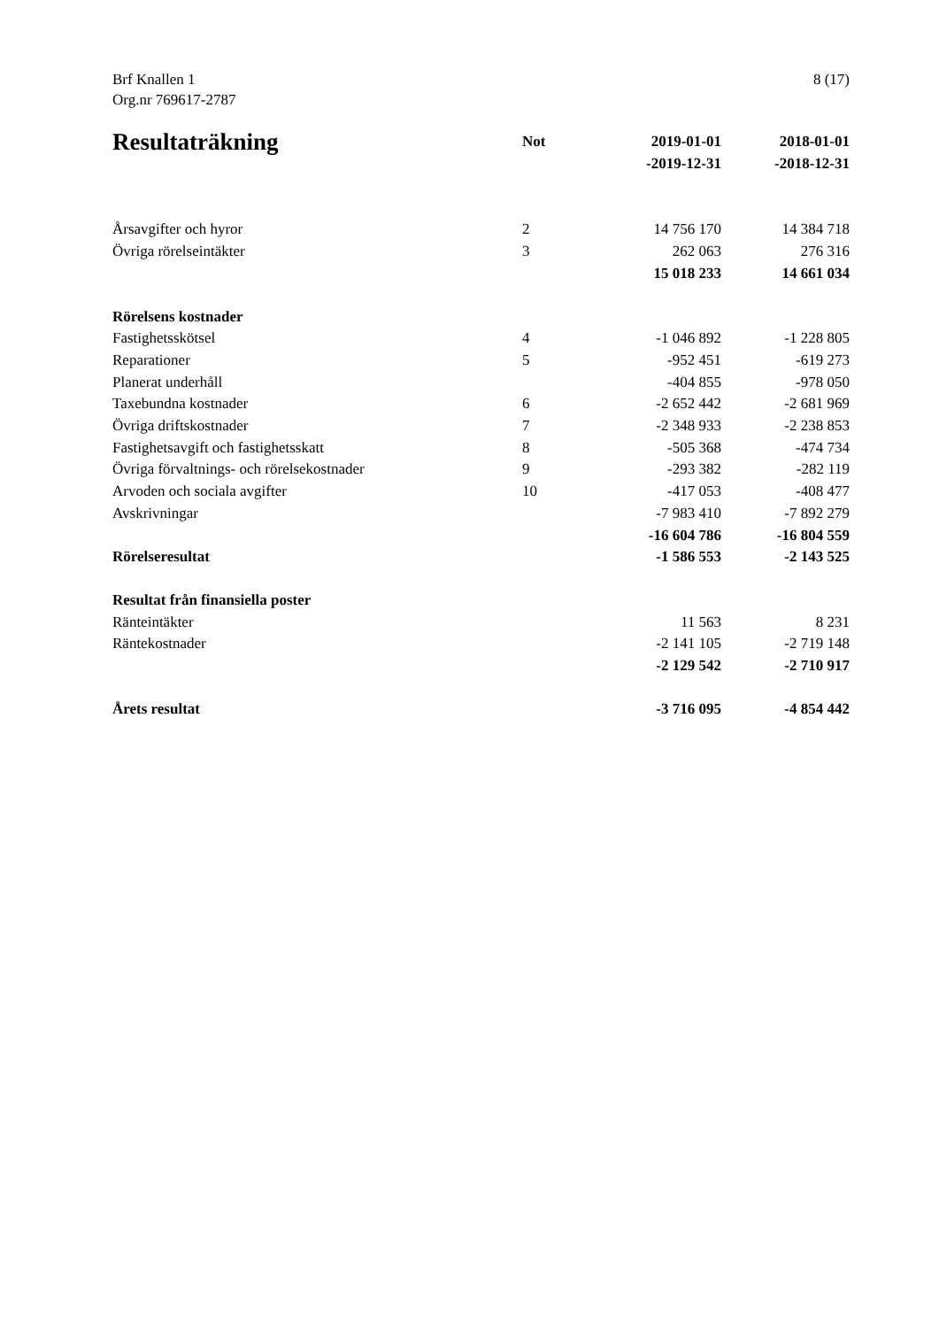Brf Knallen 1
Org.nr 769617-2787
8 (17)
| Resultaträkning | Not | 2019-01-01 -2019-12-31 | 2018-01-01 -2018-12-31 |
| --- | --- | --- | --- |
| Årsavgifter och hyror | 2 | 14 756 170 | 14 384 718 |
| Övriga rörelseintäkter | 3 | 262 063 | 276 316 |
| | | 15 018 233 | 14 661 034 |
| Rörelsens kostnader | | | |
| Fastighetsskötsel | 4 | -1 046 892 | -1 228 805 |
| Reparationer | 5 | -952 451 | -619 273 |
| Planerat underhåll | | -404 855 | -978 050 |
| Taxebundna kostnader | 6 | -2 652 442 | -2 681 969 |
| Övriga driftskostnader | 7 | -2 348 933 | -2 238 853 |
| Fastighetsavgift och fastighetsskatt | 8 | -505 368 | -474 734 |
| Övriga förvaltnings- och rörelsekostnader | 9 | -293 382 | -282 119 |
| Arvoden och sociala avgifter | 10 | -417 053 | -408 477 |
| Avskrivningar | | -7 983 410 | -7 892 279 |
| | | -16 604 786 | -16 804 559 |
| Rörelseresultat | | -1 586 553 | -2 143 525 |
| Resultat från finansiella poster | | | |
| Ränteintäkter | | 11 563 | 8 231 |
| Räntekostnader | | -2 141 105 | -2 719 148 |
| | | -2 129 542 | -2 710 917 |
| Årets resultat | | -3 716 095 | -4 854 442 |